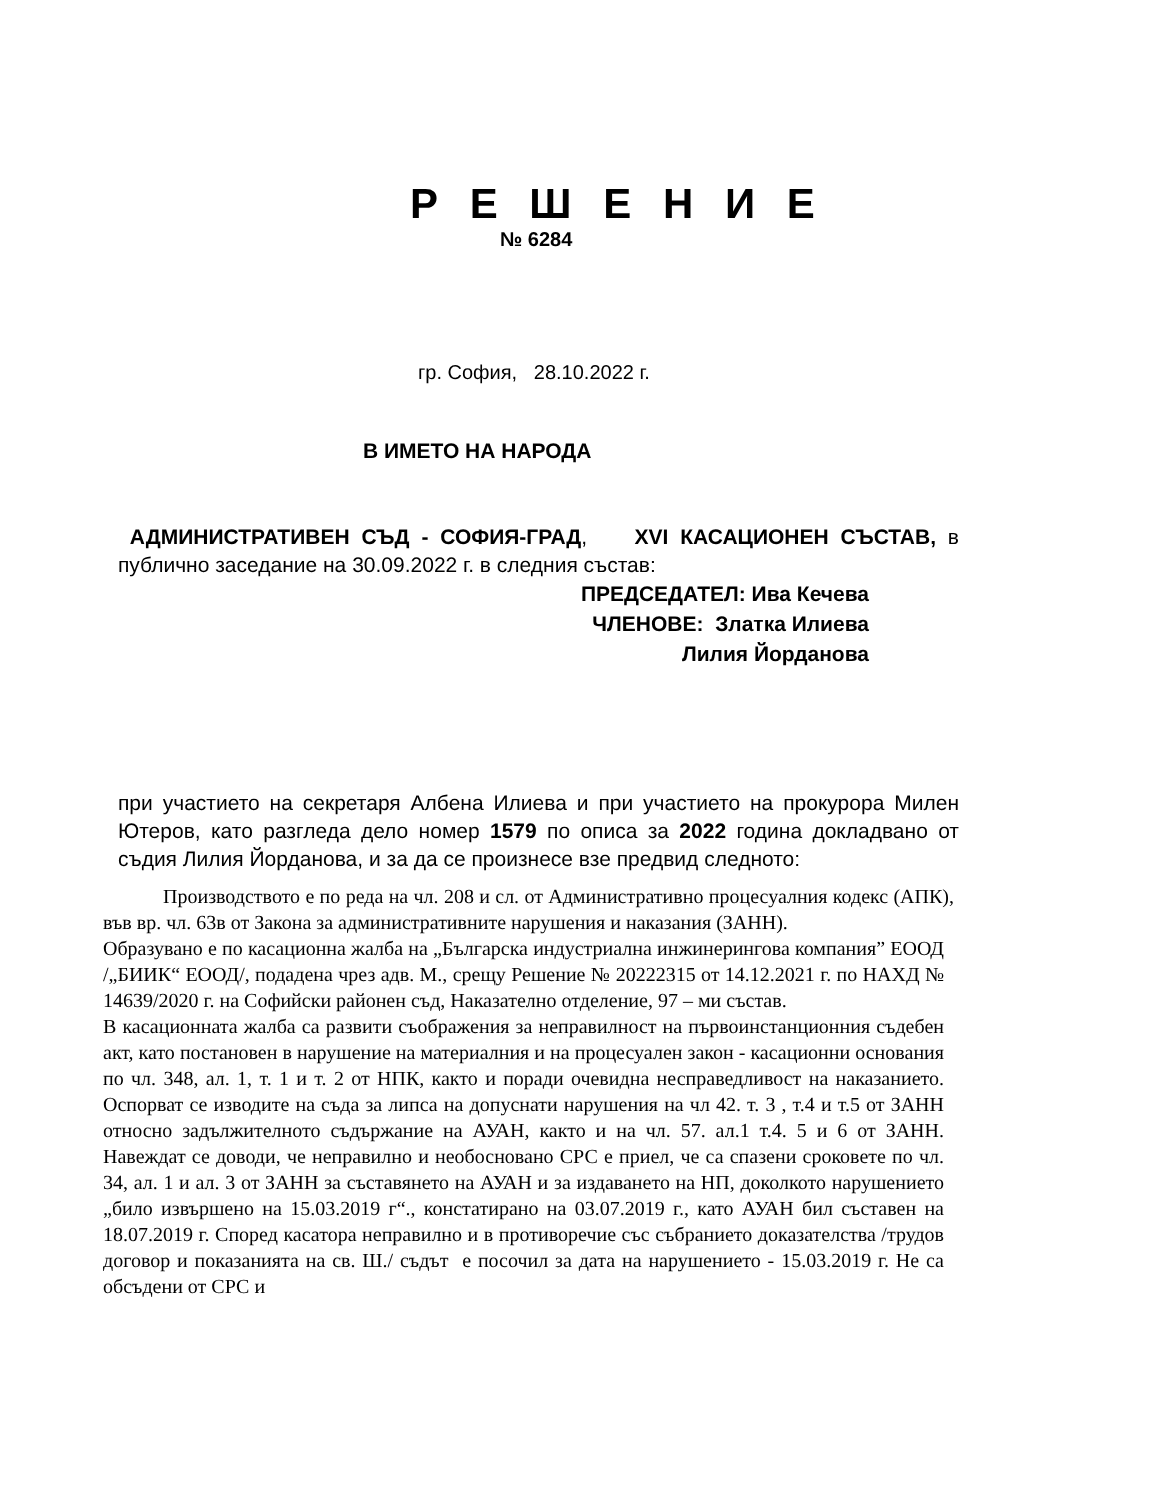Р Е Ш Е Н И Е
№ 6284
гр. София, 28.10.2022 г.
В ИМЕТО НА НАРОДА
АДМИНИСТРАТИВЕН СЪД - СОФИЯ-ГРАД, XVI КАСАЦИОНЕН СЪСТАВ, в публично заседание на 30.09.2022 г. в следния състав:
ПРЕДСЕДАТЕЛ: Ива Кечева
ЧЛЕНОВЕ: Златка Илиева
Лилия Йорданова
при участието на секретаря Албена Илиева и при участието на прокурора Милен Ютеров, като разгледа дело номер 1579 по описа за 2022 година докладвано от съдия Лилия Йорданова, и за да се произнесе взе предвид следното:
Производството е по реда на чл. 208 и сл. от Административно процесуалния кодекс (АПК), във вр. чл. 63в от Закона за административните нарушения и наказания (ЗАНН).
Образувано е по касационна жалба на „Българска индустриална инжинерингова компания” ЕООД /„БИИК“ ЕООД/, подадена чрез адв. М., срещу Решение № 20222315 от 14.12.2021 г. по НАХД № 14639/2020 г. на Софийски районен съд, Наказателно отделение, 97 – ми състав.
В касационната жалба са развити съображения за неправилност на първоинстанционния съдебен акт, като постановен в нарушение на материалния и на процесуален закон - касационни основания по чл. 348, ал. 1, т. 1 и т. 2 от НПК, както и поради очевидна несправедливост на наказанието. Оспорват се изводите на съда за липса на допуснати нарушения на чл 42. т. 3 , т.4 и т.5 от ЗАНН относно задължителното съдържание на АУАН, както и на чл. 57. ал.1 т.4. 5 и 6 от ЗАНН. Навеждат се доводи, че неправилно и необосновано СРС е приел, че са спазени сроковете по чл. 34, ал. 1 и ал. 3 от ЗАНН за съставянето на АУАН и за издаването на НП, доколкото нарушението „било извършено на 15.03.2019 г“., констатирано на 03.07.2019 г., като АУАН бил съставен на 18.07.2019 г. Според касатора неправилно и в противоречие със събранието доказателства /трудов договор и показанията на св. Ш./ съдът е посочил за дата на нарушението - 15.03.2019 г. Не са обсъдени от СРС и